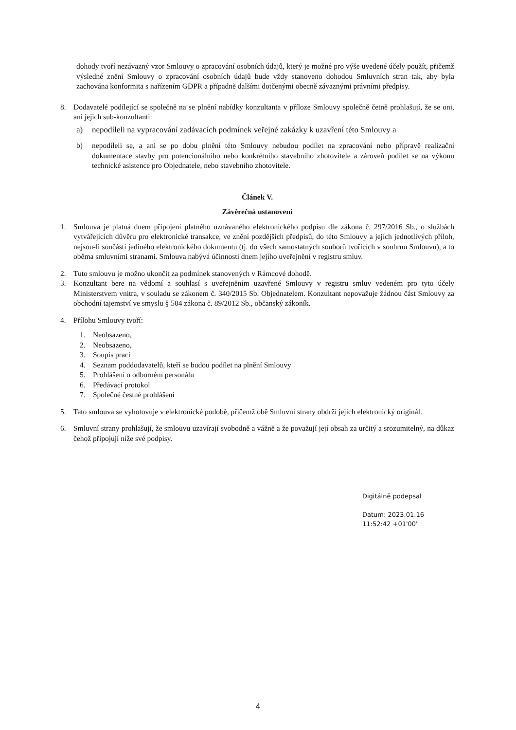dohody tvoří nezávazný vzor Smlouvy o zpracování osobních údajů, který je možné pro výše uvedené účely použít, přičemž výsledné znění Smlouvy o zpracování osobních údajů bude vždy stanoveno dohodou Smluvních stran tak, aby byla zachována konformita s nařízením GDPR a případně dalšími dotčenými obecně závaznými právními předpisy.
8. Dodavatelé podílející se společně na se plnění nabídky konzultanta v příloze Smlouvy společně četně prohlašují, že se oni, ani jejich sub-konzultanti:
a) nepodíleli na vypracování zadávacích podmínek veřejné zakázky k uzavření této Smlouvy a
b) nepodíleli se, a ani se po dobu plnění této Smlouvy nebudou podílet na zpracování nebo přípravě realizační dokumentace stavby pro potencionálního nebo konkrétního stavebního zhotovitele a zároveň podílet se na výkonu technické asistence pro Objednatele, nebo stavebního zhotovitele.
Článek V.
Závěrečná ustanovení
1. Smlouva je platná dnem připojení platného uznávaného elektronického podpisu dle zákona č. 297/2016 Sb., o službách vytvářejících důvěru pro elektronické transakce, ve znění pozdějších předpisů, do této Smlouvy a jejích jednotlivých příloh, nejsou-li součástí jediného elektronického dokumentu (tj. do všech samostatných souborů tvořících v souhrnu Smlouvu), a to oběma smluvními stranami. Smlouva nabývá účinnosti dnem jejího uveřejnění v registru smluv.
2. Tuto smlouvu je možno ukončit za podmínek stanovených v Rámcové dohodě.
3. Konzultant bere na vědomí a souhlasí s uveřejněním uzavřené Smlouvy v registru smluv vedeném pro tyto účely Ministerstvem vnitra, v souladu se zákonem č. 340/2015 Sb. Objednatelem. Konzultant nepovažuje žádnou část Smlouvy za obchodní tajemství ve smyslu § 504 zákona č. 89/2012 Sb., občanský zákoník.
4. Přílohu Smlouvy tvoří:
1. Neobsazeno,
2. Neobsazeno,
3. Soupis prací
4. Seznam poddodavatelů, kteří se budou podílet na plnění Smlouvy
5. Prohlášení o odborném personálu
6. Předávací protokol
7. Společné čestné prohlášení
5. Tato smlouva se vyhotovuje v elektronické podobě, přičemž obě Smluvní strany obdrží jejich elektronický originál.
6. Smluvní strany prohlašují, že smlouvu uzavírají svobodně a vážně a že považují její obsah za určitý a srozumitelný, na důkaz čehož připojují níže své podpisy.
Digitálně podepsal
Datum: 2023.01.16
11:52:42 +01'00'
4